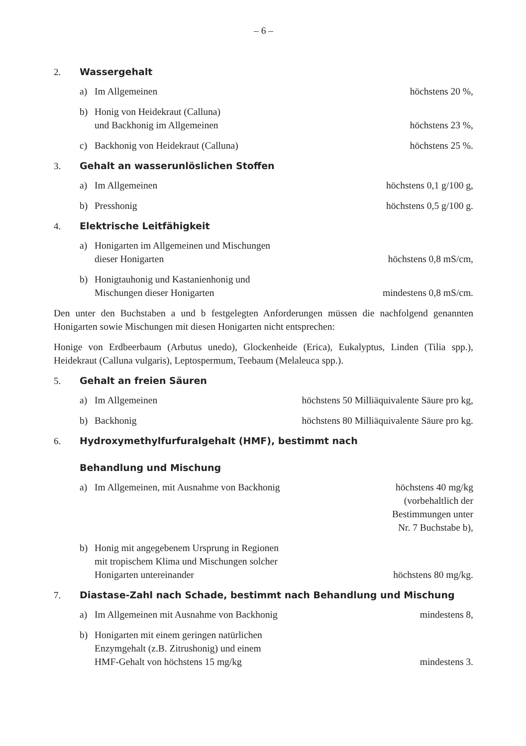– 6 –
2. Wassergehalt
a) Im Allgemeinen
höchstens 20 %,
b) Honig von Heidekraut (Calluna)
und Backhonig im Allgemeinen
höchstens 23 %,
c) Backhonig von Heidekraut (Calluna)
höchstens 25 %.
3. Gehalt an wasserunlöslichen Stoffen
a) Im Allgemeinen
höchstens 0,1 g/100 g,
b) Presshonig
höchstens 0,5 g/100 g.
4. Elektrische Leitfähigkeit
a) Honigarten im Allgemeinen und Mischungen
dieser Honigarten
höchstens 0,8 mS/cm,
b) Honigtauhonig und Kastanienhonig und
Mischungen dieser Honigarten
mindestens 0,8 mS/cm.
Den unter den Buchstaben a und b festgelegten Anforderungen müssen die nachfolgend genannten Honigarten sowie Mischungen mit diesen Honigarten nicht entsprechen:
Honige von Erdbeerbaum (Arbutus unedo), Glockenheide (Erica), Eukalyptus, Linden (Tilia spp.), Heidekraut (Calluna vulgaris), Leptospermum, Teebaum (Melaleuca spp.).
5. Gehalt an freien Säuren
a) Im Allgemeinen
höchstens 50 Milliäquivalente Säure pro kg,
b) Backhonig
höchstens 80 Milliäquivalente Säure pro kg.
6. Hydroxymethylfurfuralgehalt (HMF), bestimmt nach
Behandlung und Mischung
a) Im Allgemeinen, mit Ausnahme von Backhonig
höchstens 40 mg/kg
(vorbehaltlich der
Bestimmungen unter
Nr. 7 Buchstabe b),
b) Honig mit angegebenem Ursprung in Regionen
mit tropischem Klima und Mischungen solcher
Honigarten untereinander
höchstens 80 mg/kg.
7. Diastase-Zahl nach Schade, bestimmt nach Behandlung und Mischung
a) Im Allgemeinen mit Ausnahme von Backhonig
mindestens 8,
b) Honigarten mit einem geringen natürlichen
Enzymgehalt (z.B. Zitrushonig) und einem
HMF-Gehalt von höchstens 15 mg/kg
mindestens 3.